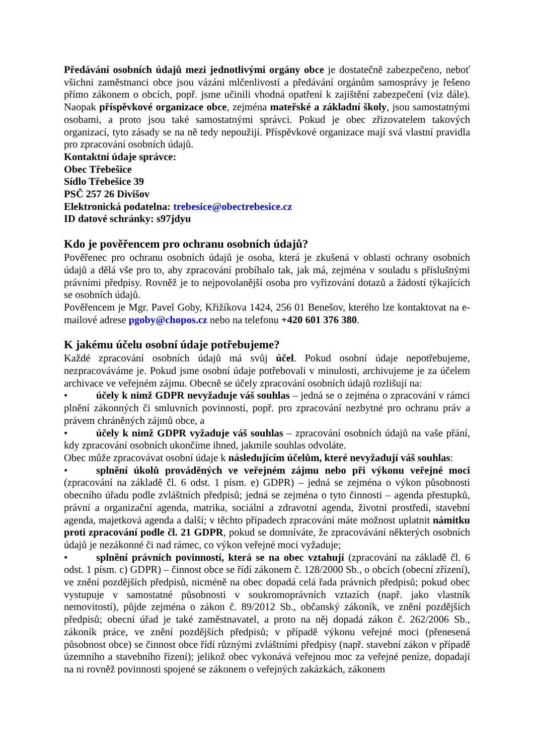Předávání osobních údajů mezi jednotlivými orgány obce je dostatečně zabezpečeno, neboť všichni zaměstnanci obce jsou vázáni mlčenlivostí a předávání orgánům samosprávy je řešeno přímo zákonem o obcích, popř. jsme učinili vhodná opatření k zajištění zabezpečení (viz dále). Naopak příspěvkové organizace obce, zejména mateřské a základní školy, jsou samostatnými osobami, a proto jsou také samostatnými správci. Pokud je obec zřizovatelem takových organizací, tyto zásady se na ně tedy nepoužijí. Příspěvkové organizace mají svá vlastní pravidla pro zpracování osobních údajů.
Kontaktní údaje správce:
Obec Třebešice
Sídlo Třebešice 39
PSČ 257 26 Divišov
Elektronická podatelna: trebesice@obectrebesice.cz
ID datové schránky: s97jdyu
Kdo je pověřencem pro ochranu osobních údajů?
Pověřenec pro ochranu osobních údajů je osoba, která je zkušená v oblasti ochrany osobních údajů a dělá vše pro to, aby zpracování probíhalo tak, jak má, zejména v souladu s příslušnými právními předpisy. Rovněž je to nejpovolanější osoba pro vyřizování dotazů a žádostí týkajících se osobních údajů.
Pověřencem je Mgr. Pavel Goby, Křižíkova 1424, 256 01 Benešov, kterého lze kontaktovat na e-mailové adrese pgoby@chopos.cz nebo na telefonu +420 601 376 380.
K jakému účelu osobní údaje potřebujeme?
Každé zpracování osobních údajů má svůj účel. Pokud osobní údaje nepotřebujeme, nezpracováváme je. Pokud jsme osobní údaje potřebovali v minulosti, archivujeme je za účelem archivace ve veřejném zájmu. Obecně se účely zpracování osobních údajů rozlišují na:
• účely k nimž GDPR nevyžaduje váš souhlas – jedná se o zejména o zpracování v rámci plnění zákonných či smluvních povinností, popř. pro zpracování nezbytné pro ochranu práv a právem chráněných zájmů obce, a
• účely k nimž GDPR vyžaduje váš souhlas – zpracování osobních údajů na vaše přání, kdy zpracování osobních ukončíme ihned, jakmile souhlas odvoláte.
Obec může zpracovávat osobní údaje k následujícím účelům, které nevyžadují váš souhlas:
• splnění úkolů prováděných ve veřejném zájmu nebo při výkonu veřejné moci (zpracování na základě čl. 6 odst. 1 písm. e) GDPR) – jedná se zejména o výkon působnosti obecního úřadu podle zvláštních předpisů; jedná se zejména o tyto činnosti – agenda přestupků, právní a organizační agenda, matrika, sociální a zdravotní agenda, životní prostředí, stavební agenda, majetková agenda a další; v těchto případech zpracování máte možnost uplatnit námitku proti zpracování podle čl. 21 GDPR, pokud se domníváte, že zpracovávání některých osobních údajů je nezákonné či nad rámec, co výkon veřejné moci vyžaduje;
• splnění právních povinností, která se na obec vztahují (zpracování na základě čl. 6 odst. 1 písm. c) GDPR) – činnost obce se řídí zákonem č. 128/2000 Sb., o obcích (obecní zřízení), ve znění pozdějších předpisů, nicméně na obec dopadá celá řada právních předpisů; pokud obec vystupuje v samostatné působnosti v soukromoprávních vztazích (např. jako vlastník nemovitostí), půjde zejména o zákon č. 89/2012 Sb., občanský zákoník, ve znění pozdějších předpisů; obecní úřad je také zaměstnavatel, a proto na něj dopadá zákon č. 262/2006 Sb., zákoník práce, ve znění pozdějších předpisů; v případě výkonu veřejné moci (přenesená působnost obce) se činnost obce řídí různými zvláštními předpisy (např. stavební zákon v případě územního a stavebního řízení); jelikož obec vykonává veřejnou moc za veřejné peníze, dopadají na ni rovněž povinnosti spojené se zákonem o veřejných zakázkách, zákonem